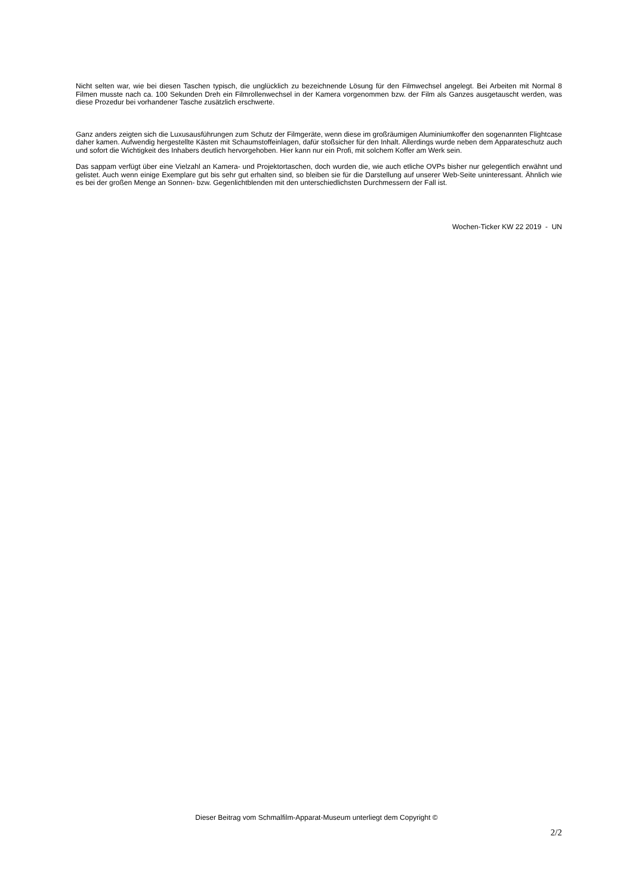Nicht selten war, wie bei diesen Taschen typisch, die unglücklich zu bezeichnende Lösung für den Filmwechsel angelegt. Bei Arbeiten mit Normal 8 Filmen musste nach ca. 100 Sekunden Dreh ein Filmrollenwechsel in der Kamera vorgenommen bzw. der Film als Ganzes ausgetauscht werden, was diese Prozedur bei vorhandener Tasche zusätzlich erschwerte.
Ganz anders zeigten sich die Luxusausführungen zum Schutz der Filmgeräte, wenn diese im großräumigen Aluminiumkoffer den sogenannten Flightcase daher kamen. Aufwendig hergestellte Kästen mit Schaumstoffeinlagen, dafür stoßsicher für den Inhalt. Allerdings wurde neben dem Apparateschutz auch und sofort die Wichtigkeit des Inhabers deutlich hervorgehoben. Hier kann nur ein Profi, mit solchem Koffer am Werk sein.
Das sappam verfügt über eine Vielzahl an Kamera- und Projektortaschen, doch wurden die, wie auch etliche OVPs bisher nur gelegentlich erwähnt und gelistet. Auch wenn einige Exemplare gut bis sehr gut erhalten sind, so bleiben sie für die Darstellung auf unserer Web-Seite uninteressant. Ähnlich wie es bei der großen Menge an Sonnen- bzw. Gegenlichtblenden mit den unterschiedlichsten Durchmessern der Fall ist.
Wochen-Ticker KW 22 2019 - UN
Dieser Beitrag vom Schmalfilm-Apparat-Museum unterliegt dem Copyright ©
2/2